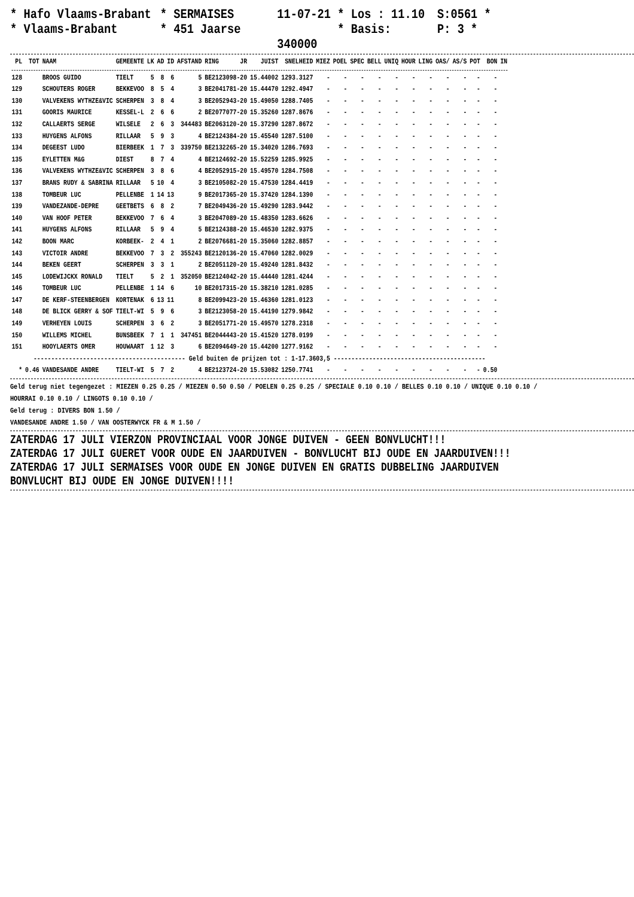* Hafo Vlaams-Brabant * SERMAISES 11-07-21 * Los : 11.10 S:0561 * * Vlaams-Brabant * 451 Jaarse * Basis: 340000 P: 3 *
| PL | TOT | NAAM | GEMEENTE | LK | AD | ID | AFSTAND | RING | JR | JUIST | SNELHEID | MIEZ | POEL | SPEC | BELL | UNIQ | HOUR | LING | OAS/ | AS/S | POT | BON | IN |
| --- | --- | --- | --- | --- | --- | --- | --- | --- | --- | --- | --- | --- | --- | --- | --- | --- | --- | --- | --- | --- | --- | --- | --- |
| 128 | | BROOS GUIDO | TIELT | 5 | 8 | 6 | 5 | BE2123098-20 | | 15.44002 | 1293.3127 | - | - | - | - | - | - | - | - | - | - | - | |
| 129 | | SCHOUTERS ROGER | BEKKEVOO | 8 | 5 | 4 | 3 | BE2041781-20 | | 15.44470 | 1292.4947 | - | - | - | - | - | - | - | - | - | - | - | |
| 130 | | VALVEKENS WYTHZE&VIC | SCHERPEN | 3 | 8 | 4 | 3 | BE2052943-20 | | 15.49050 | 1288.7405 | - | - | - | - | - | - | - | - | - | - | - | |
| 131 | | GOORIS MAURICE | KESSEL-L | 2 | 6 | 6 | 2 | BE2077077-20 | | 15.35260 | 1287.8676 | - | - | - | - | - | - | - | - | - | - | - | |
| 132 | | CALLAERTS SERGE | WILSELE | 2 | 6 | 3 | 344483 | BE2063120-20 | | 15.37290 | 1287.8672 | - | - | - | - | - | - | - | - | - | - | - | |
| 133 | | HUYGENS ALFONS | RILLAAR | 5 | 9 | 3 | 4 | BE2124384-20 | | 15.45540 | 1287.5100 | - | - | - | - | - | - | - | - | - | - | - | |
| 134 | | DEGEEST LUDO | BIERBEEK | 1 | 7 | 3 | 339750 | BE2132265-20 | | 15.34020 | 1286.7693 | - | - | - | - | - | - | - | - | - | - | - | |
| 135 | | EYLETTEN M&G | DIEST | 8 | 7 | 4 | 4 | BE2124692-20 | | 15.52259 | 1285.9925 | - | - | - | - | - | - | - | - | - | - | - | |
| 136 | | VALVEKENS WYTHZE&VIC | SCHERPEN | 3 | 8 | 6 | 4 | BE2052915-20 | | 15.49570 | 1284.7508 | - | - | - | - | - | - | - | - | - | - | - | |
| 137 | | BRANS RUDY & SABRINA | RILLAAR | 5 | 10 | 4 | 3 | BE2105082-20 | | 15.47530 | 1284.4419 | - | - | - | - | - | - | - | - | - | - | - | |
| 138 | | TOMBEUR LUC | PELLENBE | 1 | 14 | 13 | 9 | BE2017365-20 | | 15.37420 | 1284.1390 | - | - | - | - | - | - | - | - | - | - | - | |
| 139 | | VANDEZANDE-DEPRE | GEETBETS | 6 | 8 | 2 | 7 | BE2049436-20 | | 15.49290 | 1283.9442 | - | - | - | - | - | - | - | - | - | - | - | |
| 140 | | VAN HOOF PETER | BEKKEVOO | 7 | 6 | 4 | 3 | BE2047089-20 | | 15.48350 | 1283.6626 | - | - | - | - | - | - | - | - | - | - | - | |
| 141 | | HUYGENS ALFONS | RILLAAR | 5 | 9 | 4 | 5 | BE2124388-20 | | 15.46530 | 1282.9375 | - | - | - | - | - | - | - | - | - | - | - | |
| 142 | | BOON MARC | KORBEEK- | 2 | 4 | 1 | 2 | BE2076681-20 | | 15.35060 | 1282.8857 | - | - | - | - | - | - | - | - | - | - | - | |
| 143 | | VICTOIR ANDRE | BEKKEVOO | 7 | 3 | 2 | 355243 | BE2120136-20 | | 15.47060 | 1282.0029 | - | - | - | - | - | - | - | - | - | - | - | |
| 144 | | BEKEN GEERT | SCHERPEN | 3 | 3 | 1 | 2 | BE2051120-20 | | 15.49240 | 1281.8432 | - | - | - | - | - | - | - | - | - | - | - | |
| 145 | | LODEWIJCKX RONALD | TIELT | 5 | 2 | 1 | 352050 | BE2124042-20 | | 15.44440 | 1281.4244 | - | - | - | - | - | - | - | - | - | - | - | |
| 146 | | TOMBEUR LUC | PELLENBE | 1 | 14 | 6 | 10 | BE2017315-20 | | 15.38210 | 1281.0285 | - | - | - | - | - | - | - | - | - | - | - | |
| 147 | | DE KERF-STEENBERGEN | KORTENAK | 6 | 13 | 11 | 8 | BE2099423-20 | | 15.46360 | 1281.0123 | - | - | - | - | - | - | - | - | - | - | - | |
| 148 | | DE BLICK GERRY & SOF | TIELT-WI | 5 | 9 | 6 | 3 | BE2123058-20 | | 15.44190 | 1279.9842 | - | - | - | - | - | - | - | - | - | - | - | |
| 149 | | VERHEYEN LOUIS | SCHERPEN | 3 | 6 | 2 | 3 | BE2051771-20 | | 15.49570 | 1278.2318 | - | - | - | - | - | - | - | - | - | - | - | |
| 150 | | WILLEMS MICHEL | BUNSBEEK | 7 | 1 | 1 | 347451 | BE2044443-20 | | 15.41520 | 1278.0199 | - | - | - | - | - | - | - | - | - | - | - | |
| 151 | | HOOYLAERTS OMER | HOUWAART | 1 | 12 | 3 | 6 | BE2094649-20 | | 15.44200 | 1277.9162 | - | - | - | - | - | - | - | - | - | - | - | |
| ------------------------------------------- Geld buiten de prijzen tot : 1-17.3603,5 ------------------------------------------- | | | | | | | | | | | | | | | | | | | | | | | |
| * | 0.46 | VANDESANDE ANDRE | TIELT-WI | 5 | 7 | 2 | 4 | BE2123724-20 | | 15.53082 | 1250.7741 | - | - | - | - | - | - | - | - | - | - | 0.50 | |
Geld terug niet tegengezet : MIEZEN 0.25 0.25 / MIEZEN 0.50 0.50 / POELEN 0.25 0.25 / SPECIALE 0.10 0.10 / BELLES 0.10 0.10 / UNIQUE 0.10 0.10 /
HOURRAI 0.10 0.10 / LINGOTS 0.10 0.10 /
Geld terug : DIVERS BON 1.50 /
VANDESANDE ANDRE 1.50 / VAN OOSTERWYCK FR & M 1.50 /
ZATERDAG 17 JULI VIERZON PROVINCIAAL VOOR JONGE DUIVEN - GEEN BONVLUCHT!!!
ZATERDAG 17 JULI GUERET VOOR OUDE EN JAARDUIVEN - BONVLUCHT BIJ OUDE EN JAARDUIVEN!!!
ZATERDAG 17 JULI SERMAISES VOOR OUDE EN JONGE DUIVEN EN GRATIS DUBBELING JAARDUIVEN
BONVLUCHT BIJ OUDE EN JONGE DUIVEN!!!!